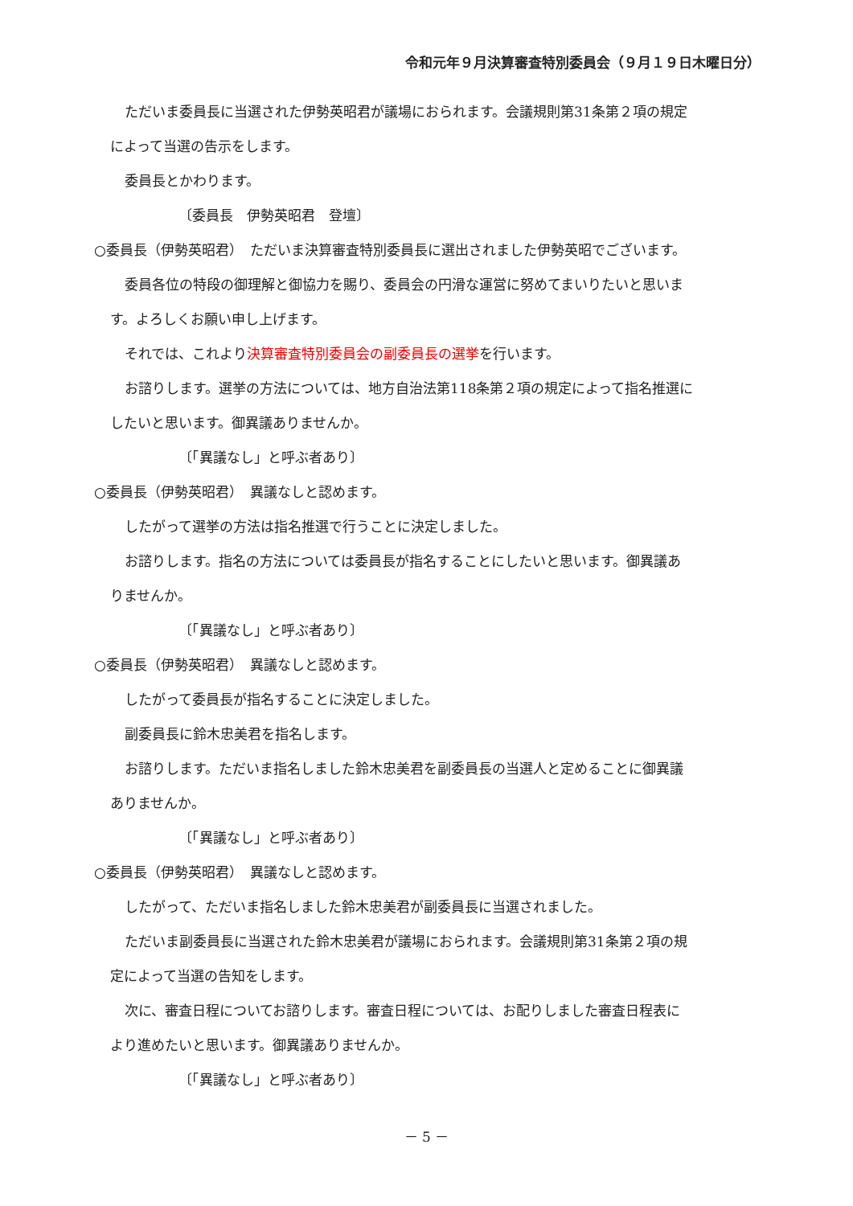令和元年９月決算審査特別委員会（９月１９日木曜日分）
ただいま委員長に当選された伊勢英昭君が議場におられます。会議規則第31条第２項の規定
によって当選の告示をします。
委員長とかわります。
〔委員長　伊勢英昭君　登壇〕
○委員長（伊勢英昭君）　ただいま決算審査特別委員長に選出されました伊勢英昭でございます。
委員各位の特段の御理解と御協力を賜り、委員会の円滑な運営に努めてまいりたいと思いま
す。よろしくお願い申し上げます。
それでは、これより決算審査特別委員会の副委員長の選挙を行います。
お諮りします。選挙の方法については、地方自治法第118条第２項の規定によって指名推選に
したいと思います。御異議ありませんか。
〔「異議なし」と呼ぶ者あり〕
○委員長（伊勢英昭君）　異議なしと認めます。
したがって選挙の方法は指名推選で行うことに決定しました。
お諮りします。指名の方法については委員長が指名することにしたいと思います。御異議あ
りませんか。
〔「異議なし」と呼ぶ者あり〕
○委員長（伊勢英昭君）　異議なしと認めます。
したがって委員長が指名することに決定しました。
副委員長に鈴木忠美君を指名します。
お諮りします。ただいま指名しました鈴木忠美君を副委員長の当選人と定めることに御異議
ありませんか。
〔「異議なし」と呼ぶ者あり〕
○委員長（伊勢英昭君）　異議なしと認めます。
したがって、ただいま指名しました鈴木忠美君が副委員長に当選されました。
ただいま副委員長に当選された鈴木忠美君が議場におられます。会議規則第31条第２項の規
定によって当選の告知をします。
次に、審査日程についてお諮りします。審査日程については、お配りしました審査日程表に
より進めたいと思います。御異議ありませんか。
〔「異議なし」と呼ぶ者あり〕
－ 5 －